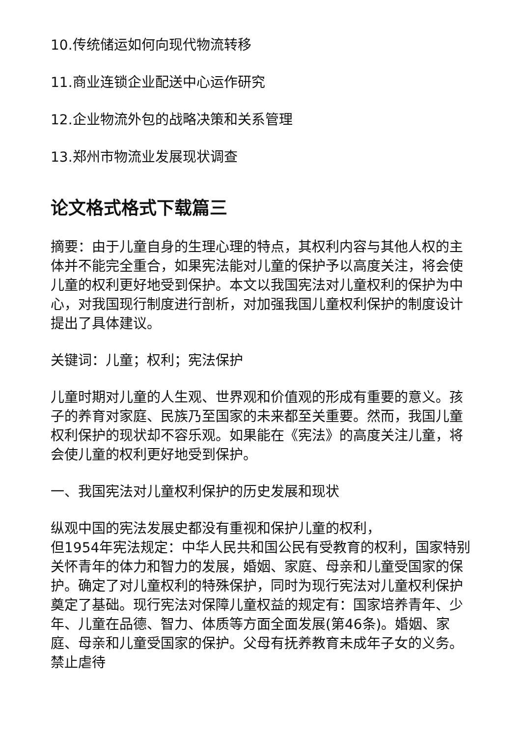10.传统储运如何向现代物流转移
11.商业连锁企业配送中心运作研究
12.企业物流外包的战略决策和关系管理
13.郑州市物流业发展现状调查
论文格式格式下载篇三
摘要：由于儿童自身的生理心理的特点，其权利内容与其他人权的主体并不能完全重合，如果宪法能对儿童的保护予以高度关注，将会使儿童的权利更好地受到保护。本文以我国宪法对儿童权利的保护为中心，对我国现行制度进行剖析，对加强我国儿童权利保护的制度设计提出了具体建议。
关键词：儿童；权利；宪法保护
儿童时期对儿童的人生观、世界观和价值观的形成有重要的意义。孩子的养育对家庭、民族乃至国家的未来都至关重要。然而，我国儿童权利保护的现状却不容乐观。如果能在《宪法》的高度关注儿童，将会使儿童的权利更好地受到保护。
一、我国宪法对儿童权利保护的历史发展和现状
纵观中国的宪法发展史都没有重视和保护儿童的权利，
但1954年宪法规定：中华人民共和国公民有受教育的权利，国家特别关怀青年的体力和智力的发展，婚姻、家庭、母亲和儿童受国家的保护。确定了对儿童权利的特殊保护，同时为现行宪法对儿童权利保护奠定了基础。现行宪法对保障儿童权益的规定有：国家培养青年、少年、儿童在品德、智力、体质等方面全面发展(第46条)。婚姻、家庭、母亲和儿童受国家的保护。父母有抚养教育未成年子女的义务。禁止虐待